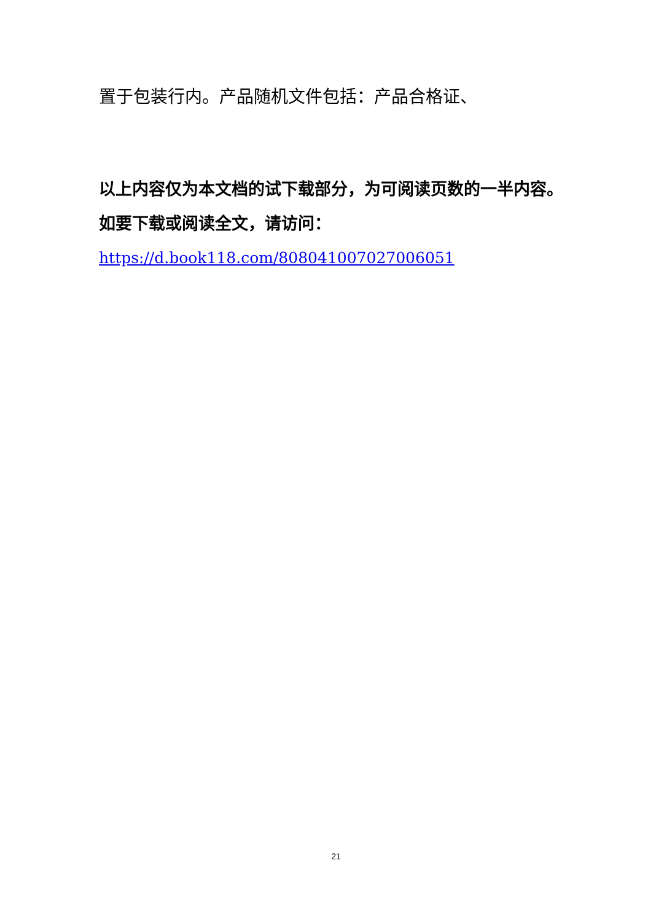置于包装行内。产品随机文件包括：产品合格证、
以上内容仅为本文档的试下载部分，为可阅读页数的一半内容。
如要下载或阅读全文，请访问：
https://d.book118.com/808041007027006051
21